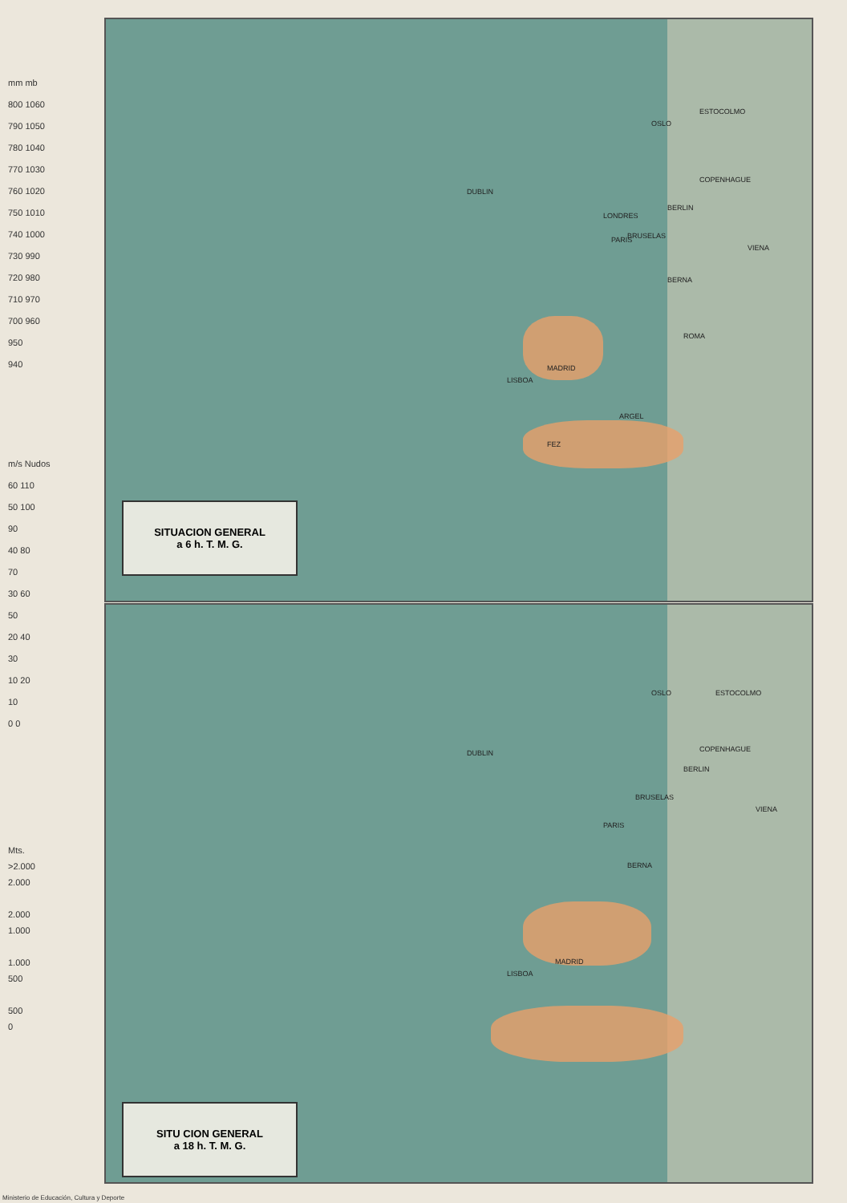mm mb
800 1060
790 1050
780 1040
770 1030
760 1020
750 1010
740 1000
730 990
720 980
710 970
700 960
950
940
m/s Nudos
60 110
50 100
90
40 80
70
30 60
50
20 40
30
10 20
10
0 0
Mts.
>2.000
2.000
2.000
1.000
1.000
500
500
0
MADRID
LISBOA
PARIS
BERLIN
VIENA
ROMA
ARGEL
DUBLIN
LONDRES
OSLO
ESTOCOLMO
COPENHAGUE
FEZ
BRUSELAS
BERNA
SITUACION GENERAL
a 6 h. T. M. G.
MADRID
LISBOA
PARIS
BERLIN
VIENA
BERNA
DUBLIN
OSLO ESTOCOLMO
COPENHAGUE
BRUSELAS
SITU CION GENERAL
a 18 h. T. M. G.
Ministerio de Educación, Cultura y Deporte